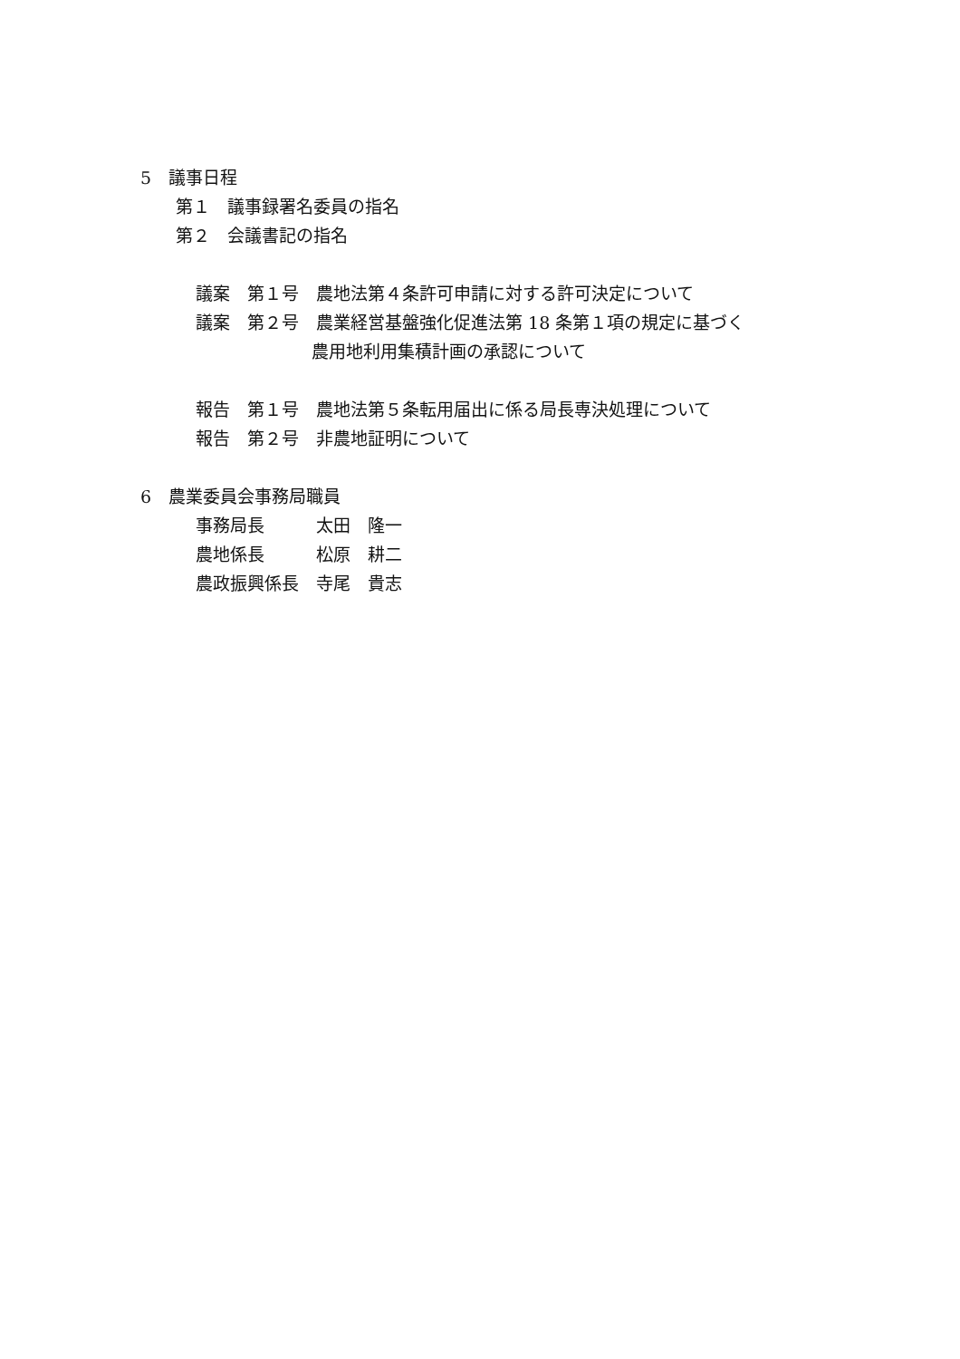5　議事日程
第１　議事録署名委員の指名
第２　会議書記の指名
議案　第１号　農地法第４条許可申請に対する許可決定について
議案　第２号　農業経営基盤強化促進法第 18 条第１項の規定に基づく
農用地利用集積計画の承認について
報告　第１号　農地法第５条転用届出に係る局長専決処理について
報告　第２号　非農地証明について
6　農業委員会事務局職員
事務局長　　　太田　隆一
農地係長　　　松原　耕二
農政振興係長　寺尾　貴志